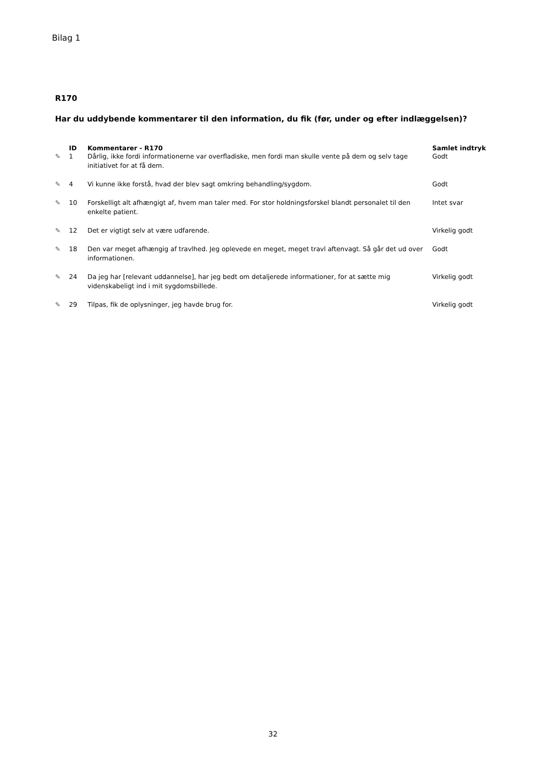Bilag 1
R170
Har du uddybende kommentarer til den information, du fik (før, under og efter indlæggelsen)?
| | ID | Kommentarer - R170 | Samlet indtryk |
| --- | --- | --- | --- |
| ✎ | 1 | Dårlig, ikke fordi informationerne var overfladiske, men fordi man skulle vente på dem og selv tage initiativet for at få dem. | Godt |
| ✎ | 4 | Vi kunne ikke forstå, hvad der blev sagt omkring behandling/sygdom. | Godt |
| ✎ | 10 | Forskelligt alt afhængigt af, hvem man taler med. For stor holdningsforskel blandt personalet til den enkelte patient. | Intet svar |
| ✎ | 12 | Det er vigtigt selv at være udfarende. | Virkelig godt |
| ✎ | 18 | Den var meget afhængig af travlhed. Jeg oplevede en meget, meget travl aftenvagt. Så går det ud over informationen. | Godt |
| ✎ | 24 | Da jeg har [relevant uddannelse], har jeg bedt om detaljerede informationer, for at sætte mig videnskabeligt ind i mit sygdomsbillede. | Virkelig godt |
| ✎ | 29 | Tilpas, fik de oplysninger, jeg havde brug for. | Virkelig godt |
32